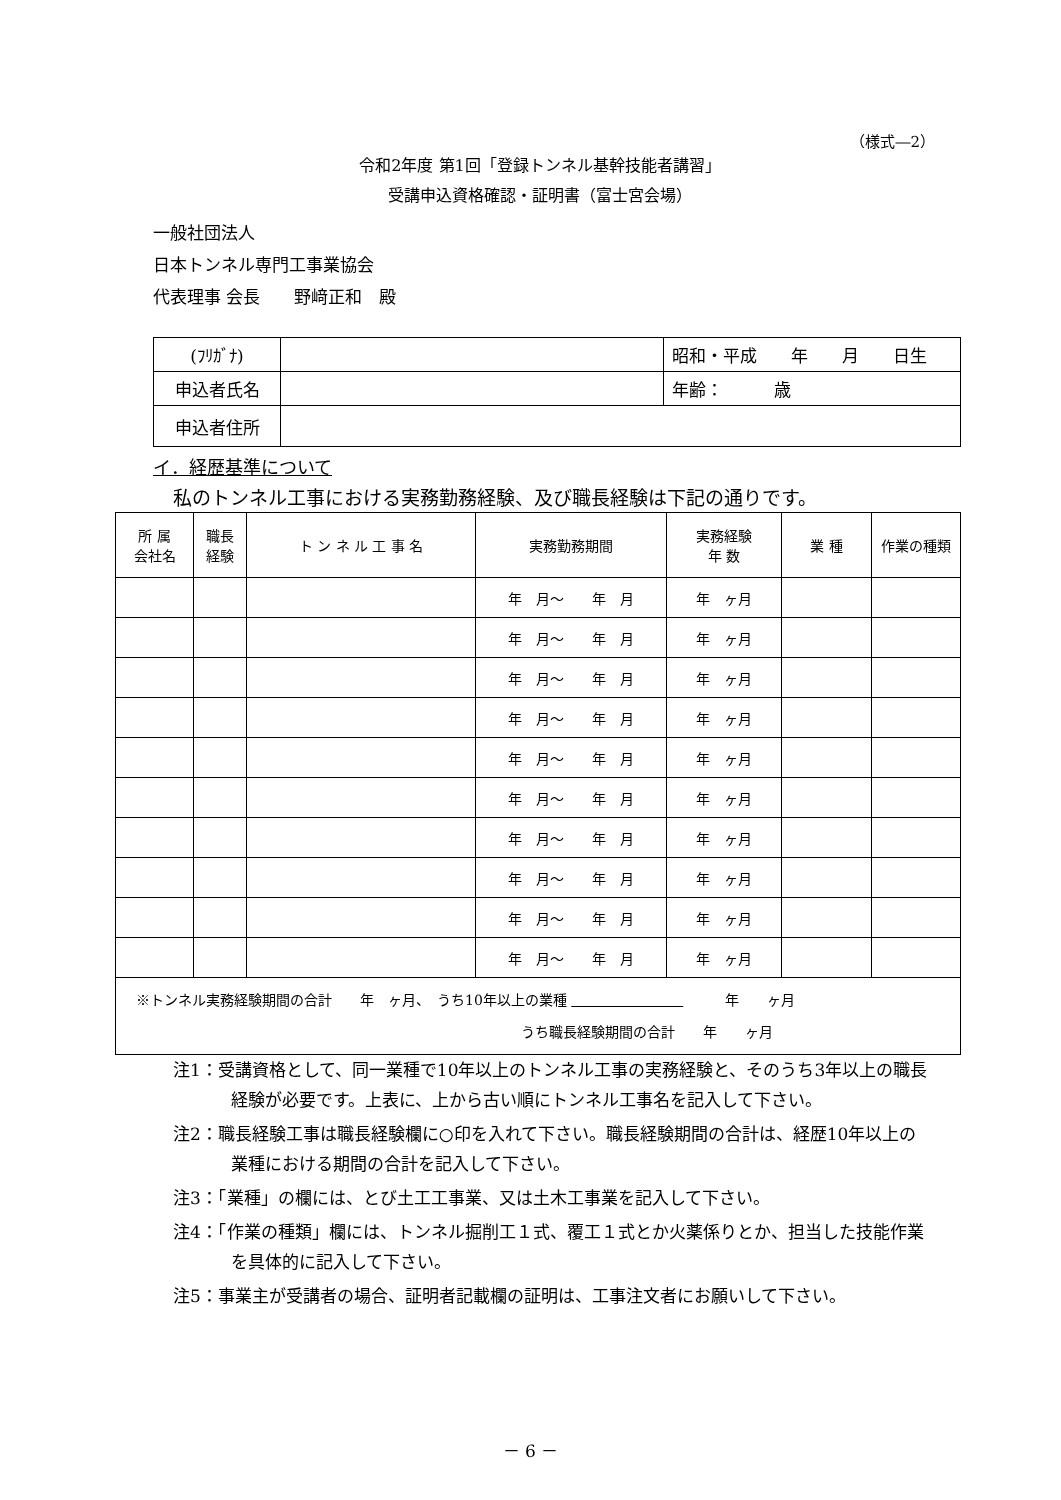（様式―2）
令和2年度 第1回「登録トンネル基幹技能者講習」
受講申込資格確認・証明書（富士宮会場）
一般社団法人
日本トンネル専門工事業協会
代表理事 会長　　野﨑正和　殿
| (ﾌﾘｶﾞﾅ) | | 昭和・平成 年 月 日生 |
| 申込者氏名 | | 年齢： 歳 |
| 申込者住所 | | |
イ．経歴基準について
私のトンネル工事における実務勤務経験、及び職長経験は下記の通りです。
| 所 属 会社名 | 職長 経験 | ト ン ネ ル 工 事 名 | 実務勤務期間 | 実務経験 年 数 | 業 種 | 作業の種類 |
| --- | --- | --- | --- | --- | --- | --- |
| | | | 年 月～ 年 月 | 年 ヶ月 | | |
| | | | 年 月～ 年 月 | 年 ヶ月 | | |
| | | | 年 月～ 年 月 | 年 ヶ月 | | |
| | | | 年 月～ 年 月 | 年 ヶ月 | | |
| | | | 年 月～ 年 月 | 年 ヶ月 | | |
| | | | 年 月～ 年 月 | 年 ヶ月 | | |
| | | | 年 月～ 年 月 | 年 ヶ月 | | |
| | | | 年 月～ 年 月 | 年 ヶ月 | | |
| | | | 年 月～ 年 月 | 年 ヶ月 | | |
| | | | 年 月～ 年 月 | 年 ヶ月 | | |
| ※トンネル実務経験期間の合計 年 ヶ月、 うち10年以上の業種 年 ヶ月 うち職長経験期間の合計 年 ヶ月 | | | | | | |
注1：受講資格として、同一業種で10年以上のトンネル工事の実務経験と、そのうち3年以上の職長経験が必要です。上表に、上から古い順にトンネル工事名を記入して下さい。
注2：職長経験工事は職長経験欄に○印を入れて下さい。職長経験期間の合計は、経歴10年以上の業種における期間の合計を記入して下さい。
注3：「業種」の欄には、とび土工工事業、又は土木工事業を記入して下さい。
注4：「作業の種類」欄には、トンネル掘削工１式、覆工１式とか火薬係りとか、担当した技能作業を具体的に記入して下さい。
注5：事業主が受講者の場合、証明者記載欄の証明は、工事注文者にお願いして下さい。
－ 6 －